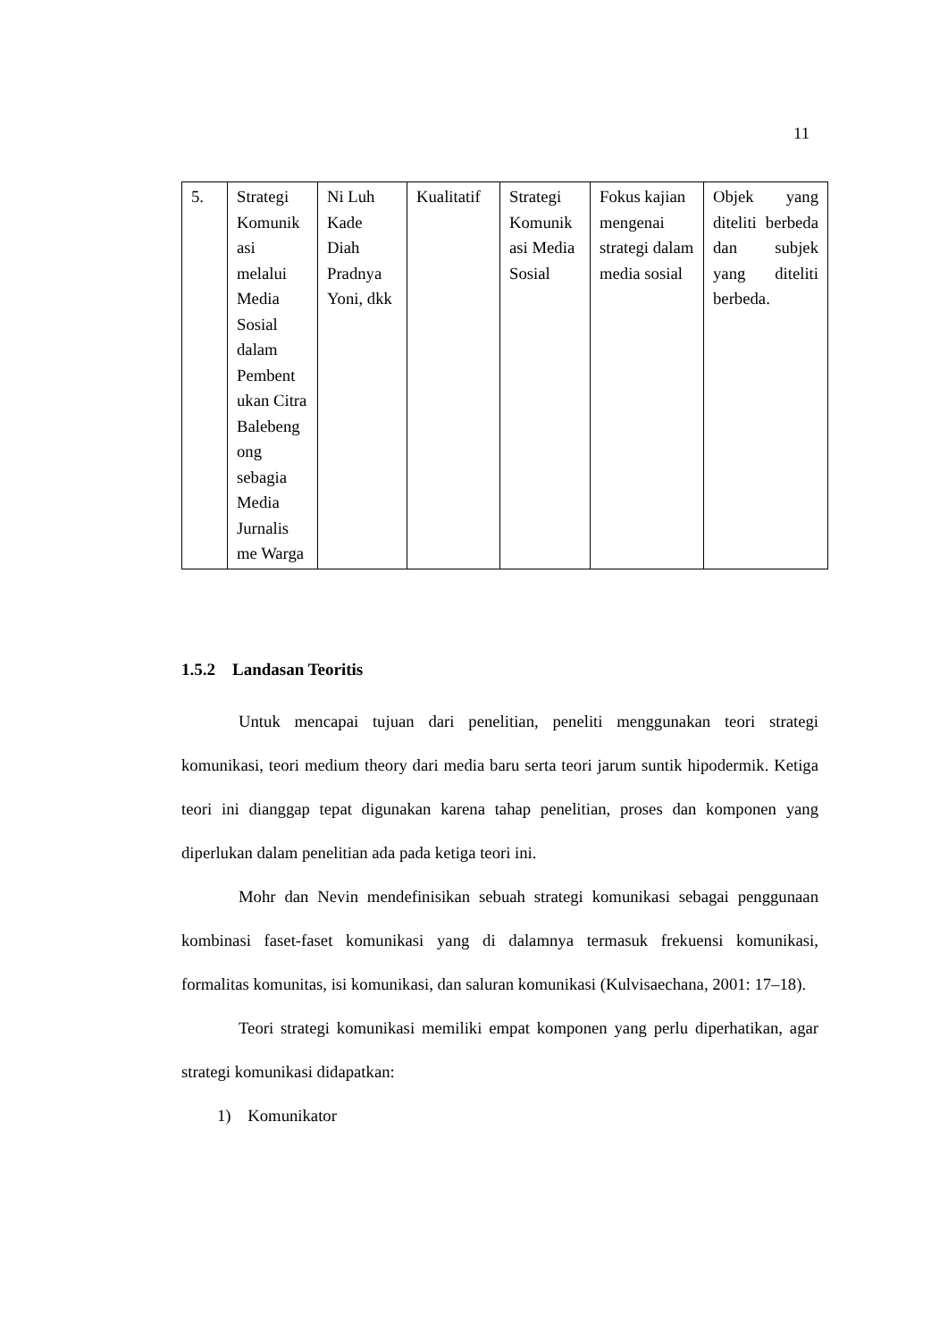11
| 5. | Strategi Komunik asi melalui Media Sosial dalam Pembent ukan Citra Balebeng ong sebagia Media Jurnalis me Warga | Ni Luh Kade Diah Pradnya Yoni, dkk | Kualitatif | Strategi Komunik asi Media Sosial | Fokus kajian mengenai strategi dalam media sosial | Objek yang diteliti berbeda dan subjek yang diteliti berbeda. |
1.5.2 Landasan Teoritis
Untuk mencapai tujuan dari penelitian, peneliti menggunakan teori strategi komunikasi, teori medium theory dari media baru serta teori jarum suntik hipodermik. Ketiga teori ini dianggap tepat digunakan karena tahap penelitian, proses dan komponen yang diperlukan dalam penelitian ada pada ketiga teori ini.
Mohr dan Nevin mendefinisikan sebuah strategi komunikasi sebagai penggunaan kombinasi faset-faset komunikasi yang di dalamnya termasuk frekuensi komunikasi, formalitas komunitas, isi komunikasi, dan saluran komunikasi (Kulvisaechana, 2001: 17–18).
Teori strategi komunikasi memiliki empat komponen yang perlu diperhatikan, agar strategi komunikasi didapatkan:
1) Komunikator